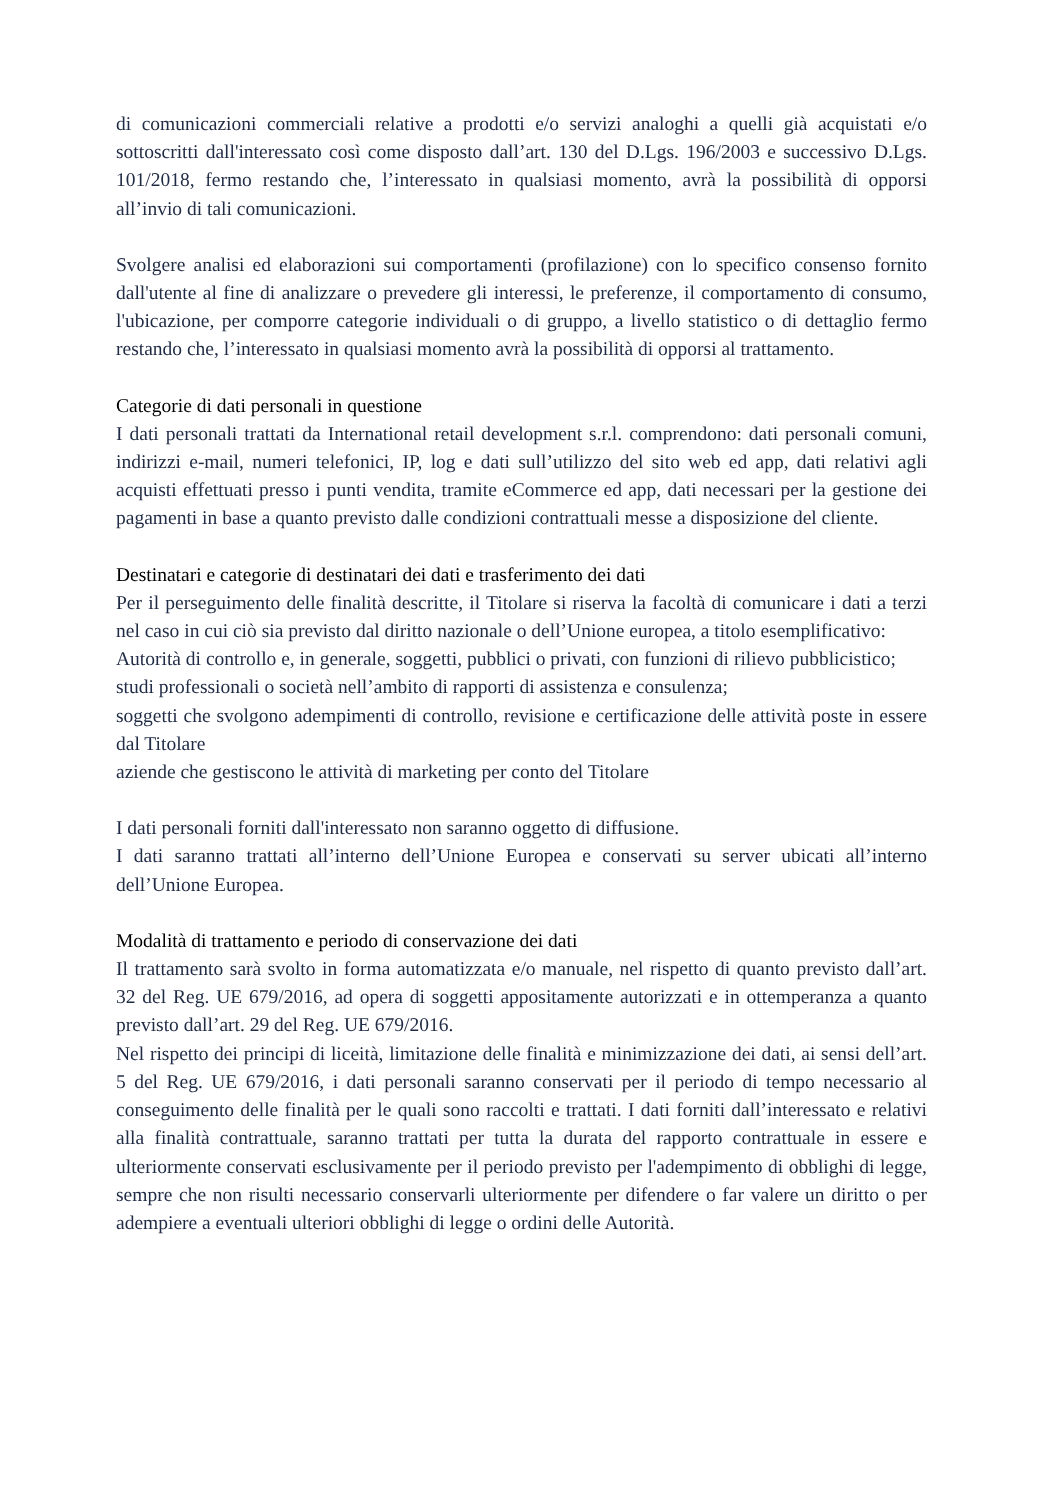di comunicazioni commerciali relative a prodotti e/o servizi analoghi a quelli già acquistati e/o sottoscritti dall'interessato così come disposto dall’art. 130 del D.Lgs. 196/2003 e successivo D.Lgs. 101/2018, fermo restando che, l’interessato in qualsiasi momento, avrà la possibilità di opporsi all’invio di tali comunicazioni.
Svolgere analisi ed elaborazioni sui comportamenti (profilazione) con lo specifico consenso fornito dall'utente al fine di analizzare o prevedere gli interessi, le preferenze, il comportamento di consumo, l'ubicazione, per comporre categorie individuali o di gruppo, a livello statistico o di dettaglio fermo restando che, l’interessato in qualsiasi momento avrà la possibilità di opporsi al trattamento.
Categorie di dati personali in questione
I dati personali trattati da International retail development s.r.l. comprendono: dati personali comuni, indirizzi e-mail, numeri telefonici, IP, log e dati sull’utilizzo del sito web ed app, dati relativi agli acquisti effettuati presso i punti vendita, tramite eCommerce ed app, dati necessari per la gestione dei pagamenti in base a quanto previsto dalle condizioni contrattuali messe a disposizione del cliente.
Destinatari e categorie di destinatari dei dati e trasferimento dei dati
Per il perseguimento delle finalità descritte, il Titolare si riserva la facoltà di comunicare i dati a terzi nel caso in cui ciò sia previsto dal diritto nazionale o dell’Unione europea, a titolo esemplificativo:
Autorità di controllo e, in generale, soggetti, pubblici o privati, con funzioni di rilievo pubblicistico;
studi professionali o società nell’ambito di rapporti di assistenza e consulenza;
soggetti che svolgono adempimenti di controllo, revisione e certificazione delle attività poste in essere dal Titolare
aziende che gestiscono le attività di marketing per conto del Titolare
I dati personali forniti dall'interessato non saranno oggetto di diffusione.
I dati saranno trattati all’interno dell’Unione Europea e conservati su server ubicati all’interno dell’Unione Europea.
Modalità di trattamento e periodo di conservazione dei dati
Il trattamento sarà svolto in forma automatizzata e/o manuale, nel rispetto di quanto previsto dall’art. 32 del Reg. UE 679/2016, ad opera di soggetti appositamente autorizzati e in ottemperanza a quanto previsto dall’art. 29 del Reg. UE 679/2016.
Nel rispetto dei principi di liceità, limitazione delle finalità e minimizzazione dei dati, ai sensi dell’art. 5 del Reg. UE 679/2016, i dati personali saranno conservati per il periodo di tempo necessario al conseguimento delle finalità per le quali sono raccolti e trattati. I dati forniti dall’interessato e relativi alla finalità contrattuale, saranno trattati per tutta la durata del rapporto contrattuale in essere e ulteriormente conservati esclusivamente per il periodo previsto per l'adempimento di obblighi di legge, sempre che non risulti necessario conservarli ulteriormente per difendere o far valere un diritto o per adempiere a eventuali ulteriori obblighi di legge o ordini delle Autorità.